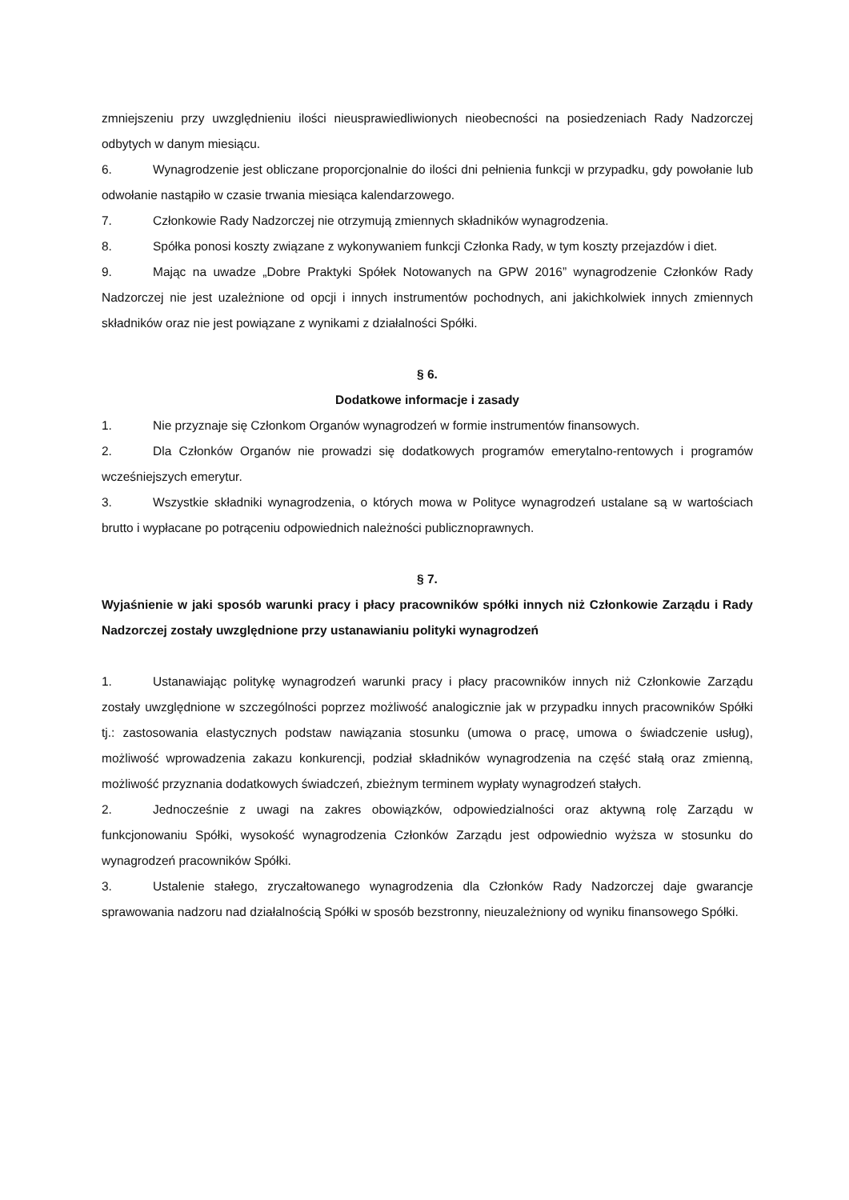zmniejszeniu przy uwzględnieniu ilości nieusprawiedliwionych nieobecności na posiedzeniach Rady Nadzorczej odbytych w danym miesiącu.
6. Wynagrodzenie jest obliczane proporcjonalnie do ilości dni pełnienia funkcji w przypadku, gdy powołanie lub odwołanie nastąpiło w czasie trwania miesiąca kalendarzowego.
7. Członkowie Rady Nadzorczej nie otrzymują zmiennych składników wynagrodzenia.
8. Spółka ponosi koszty związane z wykonywaniem funkcji Członka Rady, w tym koszty przejazdów i diet.
9. Mając na uwadze „Dobre Praktyki Spółek Notowanych na GPW 2016” wynagrodzenie Członków Rady Nadzorczej nie jest uzależnione od opcji i innych instrumentów pochodnych, ani jakichkolwiek innych zmiennych składników oraz nie jest powiązane z wynikami z działalności Spółki.
§ 6.
Dodatkowe informacje i zasady
1. Nie przyznaje się Członkom Organów wynagrodzeń w formie instrumentów finansowych.
2. Dla Członków Organów nie prowadzi się dodatkowych programów emerytalno-rentowych i programów wcześniejszych emerytur.
3. Wszystkie składniki wynagrodzenia, o których mowa w Polityce wynagrodzeń ustalane są w wartościach brutto i wypłacane po potrąceniu odpowiednich należności publicznoprawnych.
§ 7.
Wyjaśnienie w jaki sposób warunki pracy i płacy pracowników spółki innych niż Członkowie Zarządu i Rady Nadzorczej zostały uwzględnione przy ustanawianiu polityki wynagrodzeń
1. Ustanawiając politykę wynagrodzeń warunki pracy i płacy pracowników innych niż Członkowie Zarządu zostały uwzględnione w szczególności poprzez możliwość analogicznie jak w przypadku innych pracowników Spółki tj.: zastosowania elastycznych podstaw nawiązania stosunku (umowa o pracę, umowa o świadczenie usług), możliwość wprowadzenia zakazu konkurencji, podział składników wynagrodzenia na część stałą oraz zmienną, możliwość przyznania dodatkowych świadczeń, zbieżnym terminem wypłaty wynagrodzeń stałych.
2. Jednocześnie z uwagi na zakres obowiązków, odpowiedzialności oraz aktywną rolę Zarządu w funkcjonowaniu Spółki, wysokość wynagrodzenia Członków Zarządu jest odpowiednio wyższa w stosunku do wynagrodzeń pracowników Spółki.
3. Ustalenie stałego, zryczałtowanego wynagrodzenia dla Członków Rady Nadzorczej daje gwarancje sprawowania nadzoru nad działalnością Spółki w sposób bezstronny, nieuzależniony od wyniku finansowego Spółki.